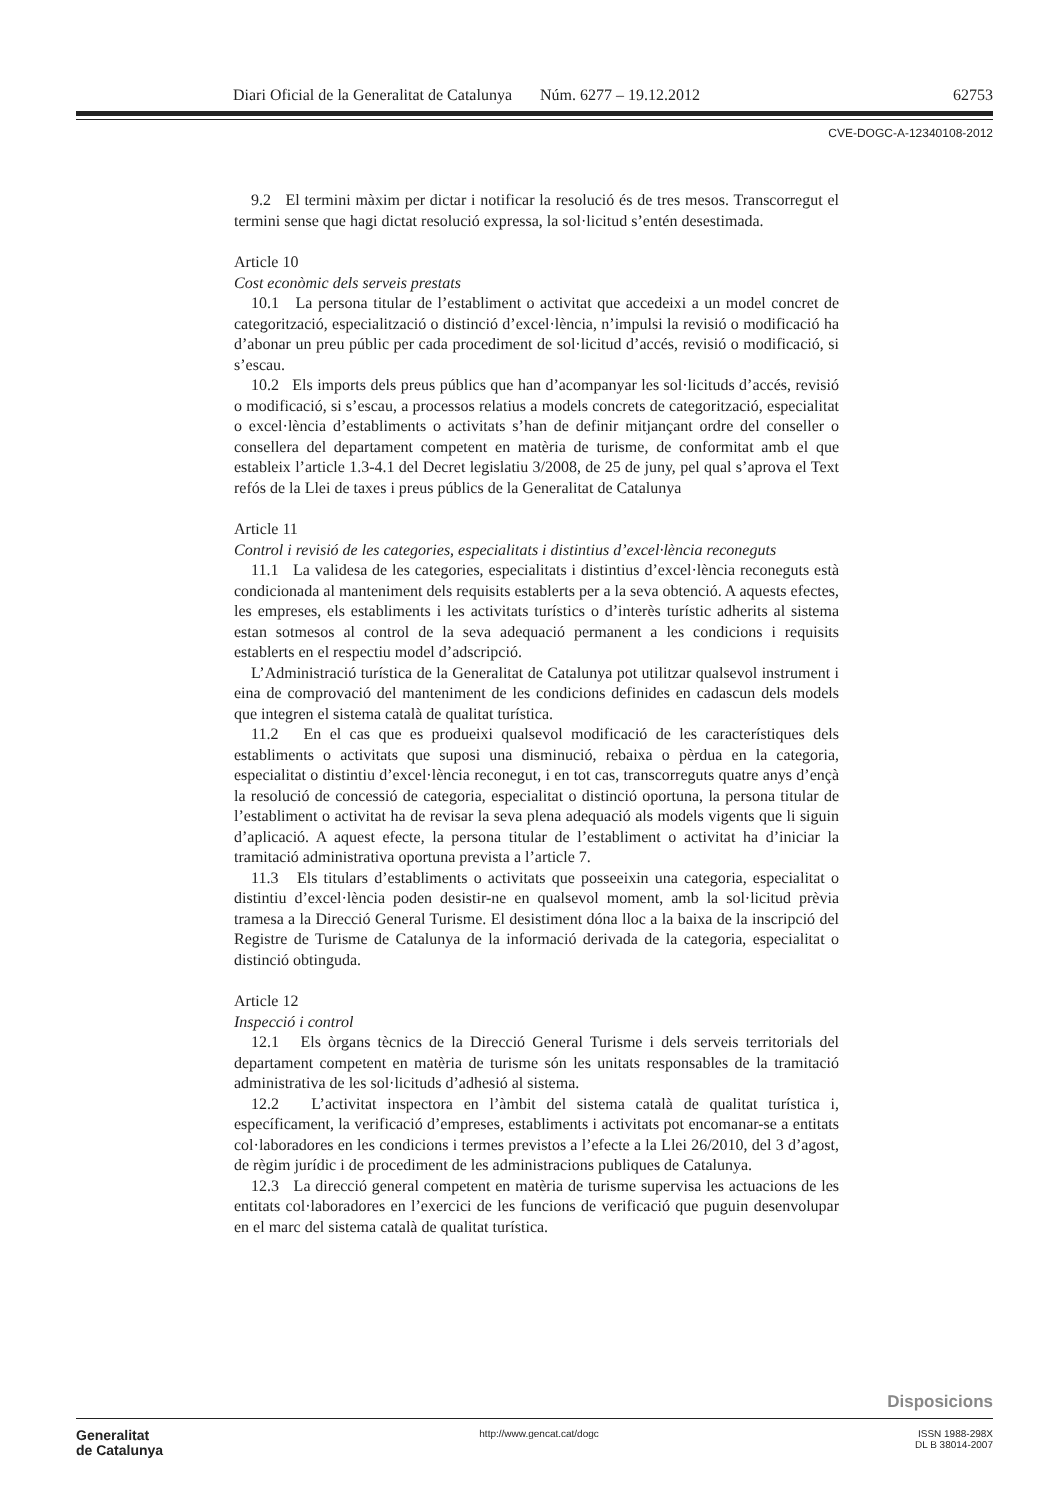Diari Oficial de la Generalitat de Catalunya Núm. 6277 – 19.12.2012 62753
CVE-DOGC-A-12340108-2012
9.2 El termini màxim per dictar i notificar la resolució és de tres mesos. Transcorregut el termini sense que hagi dictat resolució expressa, la sol·licitud s’entén desestimada.
Article 10
Cost econòmic dels serveis prestats
10.1 La persona titular de l’establiment o activitat que accedeixi a un model concret de categorització, especialització o distinció d’excel·lència, n’impulsi la revisió o modificació ha d’abonar un preu públic per cada procediment de sol·licitud d’accés, revisió o modificació, si s’escau.
10.2 Els imports dels preus públics que han d’acompanyar les sol·licituds d’accés, revisió o modificació, si s’escau, a processos relatius a models concrets de categorització, especialitat o excel·lència d’establiments o activitats s’han de definir mitjançant ordre del conseller o consellera del departament competent en matèria de turisme, de conformitat amb el que estableix l’article 1.3-4.1 del Decret legislatiu 3/2008, de 25 de juny, pel qual s’aprova el Text refós de la Llei de taxes i preus públics de la Generalitat de Catalunya
Article 11
Control i revisió de les categories, especialitats i distintius d’excel·lència reconeguts
11.1 La validesa de les categories, especialitats i distintius d’excel·lència reconeguts està condicionada al manteniment dels requisits establerts per a la seva obtenció. A aquests efectes, les empreses, els establiments i les activitats turístics o d’interès turístic adherits al sistema estan sotmesos al control de la seva adequació permanent a les condicions i requisits establerts en el respectiu model d’adscripció.
L’Administració turística de la Generalitat de Catalunya pot utilitzar qualsevol instrument i eina de comprovació del manteniment de les condicions definides en cadascun dels models que integren el sistema català de qualitat turística.
11.2 En el cas que es produeixi qualsevol modificació de les característiques dels establiments o activitats que suposi una disminució, rebaixa o pèrdua en la categoria, especialitat o distintiu d’excel·lència reconegut, i en tot cas, transcorreguts quatre anys d’ençà la resolució de concessió de categoria, especialitat o distinció oportuna, la persona titular de l’establiment o activitat ha de revisar la seva plena adequació als models vigents que li siguin d’aplicació. A aquest efecte, la persona titular de l’establiment o activitat ha d’iniciar la tramitació administrativa oportuna prevista a l’article 7.
11.3 Els titulars d’establiments o activitats que posseeixin una categoria, especialitat o distintiu d’excel·lència poden desistir-ne en qualsevol moment, amb la sol·licitud prèvia tramesa a la Direcció General Turisme. El desistiment dóna lloc a la baixa de la inscripció del Registre de Turisme de Catalunya de la informació derivada de la categoria, especialitat o distinció obtinguda.
Article 12
Inspecció i control
12.1 Els òrgans tècnics de la Direcció General Turisme i dels serveis territorials del departament competent en matèria de turisme són les unitats responsables de la tramitació administrativa de les sol·licituds d’adhesió al sistema.
12.2 L’activitat inspectora en l’àmbit del sistema català de qualitat turística i, específicament, la verificació d’empreses, establiments i activitats pot encomanar-se a entitats col·laboradores en les condicions i termes previstos a l’efecte a la Llei 26/2010, del 3 d’agost, de règim jurídic i de procediment de les administracions publiques de Catalunya.
12.3 La direcció general competent en matèria de turisme supervisa les actuacions de les entitats col·laboradores en l’exercici de les funcions de verificació que puguin desenvolupar en el marc del sistema català de qualitat turística.
Disposicions
Generalitat
de Catalunya
http://www.gencat.cat/dogc ISSN 1988-298X
DL B 38014-2007